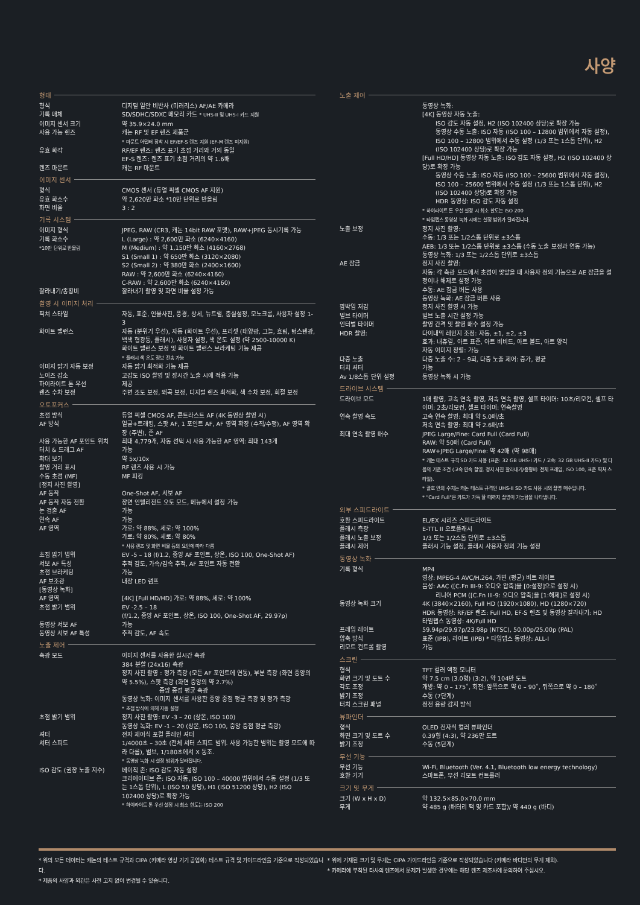사양
형태
| 형식 | 디지털 일안 비반사 (미러리스) AF/AE 카메라 |
| 기록 매체 | SD/SDHC/SDXC 메모리 카드 * UHS-II 및 UHS-I 카드 지원 |
| 이미지 센서 크기 | 약 35.9×24.0 mm |
| 사용 가능 렌즈 | 캐논 RF 및 EF 렌즈 제품군 * 마운트 어댑터 장착 시 EF/EF-S 렌즈 지원 (EF-M 렌즈 미지원) |
| 유효 화각 | RF/EF 렌즈: 렌즈 표기 초점 거리와 거의 동일 EF-S 렌즈: 렌즈 표기 초점 거리의 약 1.6배 |
| 렌즈 마운트 | 캐논 RF 마운트 |
이미지 센서
| 형식 | CMOS 센서 (듀얼 픽셀 CMOS AF 지원) |
| 유효 화소수 | 약 2,620만 화소 *10만 단위로 반올림 |
| 화면 비율 | 3 : 2 |
기록 시스템
| 이미지 형식 | JPEG, RAW (CR3, 캐논 14bit RAW 포맷), RAW+JPEG 동시기록 가능 |
| 기록 화소수 *10만 단위로 반올림 | L (Large) : 약 2,600만 화소 (6240×4160) M (Medium) : 약 1,150만 화소 (4160×2768) S1 (Small 1) : 약 650만 화소 (3120×2080) S2 (Small 2) : 약 380만 화소 (2400×1600) RAW : 약 2,600만 화소 (6240×4160) C-RAW : 약 2,600만 화소 (6240×4160) |
| 잘라내기/종횡비 | 잘라내기 촬영 및 화면 비율 설정 가능 |
촬영 시 이미지 처리
| 픽쳐 스타일 | 자동, 표준, 인물사진, 풍경, 상세, 뉴트럴, 충실설정, 모노크롬, 사용자 설정 1-3 |
| 화이트 밸런스 | 자동 (분위기 우선), 자동 (화이트 우선), 프리셋 (태양광, 그늘, 흐림, 텅스텐광, 백색 형광등, 플래시), 사용자 설정, 색 온도 설정 (약 2500-10000 K) 화이트 밸런스 보정 및 화이트 밸런스 브라케팅 기능 제공 * 플래시 색 온도 정보 전송 가능 |
| 이미지 밝기 자동 보정 | 자동 밝기 최적화 기능 제공 |
| 노이즈 감소 | 고감도 ISO 촬영 및 장시간 노출 시에 적용 가능 |
| 하이라이트 톤 우선 | 제공 |
| 렌즈 수차 보정 | 주변 조도 보정, 왜곡 보정, 디지털 렌즈 최적화, 색 수차 보정, 회절 보정 |
오토포커스
| 초점 방식 | 듀얼 픽셀 CMOS AF, 콘트라스트 AF (4K 동영상 촬영 시) |
| AF 방식 | 얼굴+트래킹, 스팟 AF, 1 포인트 AF, AF 영역 확장 (수직/수평), AF 영역 확장 (주변), 존 AF |
| 사용 가능한 AF 포인트 위치 | 최대 4,779개, 자동 선택 시 사용 가능한 AF 영역: 최대 143개 |
| 터치 & 드래그 AF | 가능 |
| 확대 보기 | 약 5x/10x |
| 촬영 거리 표시 | RF 렌즈 사용 시 가능 |
| 수동 초점 (MF) | MF 피킹 |
| [정지 사진 촬영] | |
| AF 동작 | One-Shot AF, 서보 AF |
| AF 동작 자동 전환 | 장면 인텔리전트 오토 모드, 메뉴에서 설정 가능 |
| 눈 검출 AF | 가능 |
| 연속 AF | 가능 |
| AF 영역 | 가로: 약 88%, 세로: 약 100% 가로: 약 80%, 세로: 약 80% * 사용 렌즈 및 화면 비율 등의 요인에 따라 다름 |
| 초점 밝기 범위 | EV -5 – 18 (f/1.2, 중앙 AF 포인트, 상온, ISO 100, One-Shot AF) |
| 서보 AF 특성 | 추적 감도, 가속/감속 추적, AF 포인트 자동 전환 |
| 초점 브라케팅 | 가능 |
| AF 보조광 | 내장 LED 램프 |
| [동영상 녹화] | |
| AF 영역 | [4K] [Full HD/HD] 가로: 약 88%, 세로: 약 100% |
| 초점 밝기 범위 | EV -2.5 – 18 (f/1.2, 중앙 AF 포인트, 상온, ISO 100, One-Shot AF, 29.97p) |
| 동영상 서보 AF | 가능 |
| 동영상 서보 AF 특성 | 추적 감도, AF 속도 |
노출 제어
| 측광 모드 | 이미지 센서를 사용한 실시간 측광 384 분할 (24x16) 측광 정지 사진 촬영 : 평가 측광 (모든 AF 포인트에 연동), 부분 측광 (화면 중앙의 약 5.5%), 스팟 측광 (화면 중앙의 약 2.7%) 중앙 중점 평균 측광 동영상 녹화: 이미지 센서를 사용한 중앙 중점 평균 측광 및 평가 측광 * 초점 방식에 의해 자동 설정 |
| 초점 밝기 범위 | 정지 사진 촬영: EV -3 – 20 (상온, ISO 100) 동영상 녹화: EV -1 – 20 (상온, ISO 100, 중앙 중점 평균 측광) |
| 셔터 | 전자 제어식 포컬 플레인 셔터 |
| 셔터 스피드 | 1/4000초 – 30초 (전체 셔터 스피드 범위. 사용 가능한 범위는 촬영 모드에 따라 다름), 벌브, 1/180초에서 X 동조. * 동영상 녹화 시 설정 범위가 달라집니다. |
| ISO 감도 (권장 노출 지수) | 베이직 존: ISO 감도 자동 설정 크리에이티브 존: ISO 자동, ISO 100 – 40000 범위에서 수동 설정 (1/3 또는 1스톱 단위), L (ISO 50 상당), H1 (ISO 51200 상당), H2 (ISO 102400 상당)로 확장 가능 * 하이라이트 톤 우선 설정 시 최소 한도는 ISO 200 |
노출 제어
| | 동영상 녹화: [4K] 동영상 자동 노출: ISO 감도 자동 설정, H2 (ISO 102400 상당)로 확장 가능 동영상 수동 노출: ISO 자동 (ISO 100 – 12800 범위에서 자동 설정), ISO 100 – 12800 범위에서 수동 설정 (1/3 또는 1스톱 단위), H2 (ISO 102400 상당)로 확장 가능 [Full HD/HD] 동영상 자동 노출: ISO 감도 자동 설정, H2 (ISO 102400 상당)로 확장 가능 동영상 수동 노출: ISO 자동 (ISO 100 – 25600 범위에서 자동 설정), ISO 100 – 25600 범위에서 수동 설정 (1/3 또는 1스톱 단위), H2 (ISO 102400 상당)로 확장 가능 HDR 동영상: ISO 감도 자동 설정 * 하이라이트 톤 우선 설정 시 최소 한도는 ISO 200 * 타임랩스 동영상 녹화 시에는 설정 범위가 달라집니다. |
| 노출 보정 | 정지 사진 촬영: 수동: 1/3 또는 1/2스톱 단위로 ±3스톱 AEB: 1/3 또는 1/2스톱 단위로 ±3스톱 (수동 노출 보정과 연동 가능) 동영상 녹화: 1/3 또는 1/2스톱 단위로 ±3스톱 |
| AE 잠금 | 정지 사진 촬영: 자동: 각 측광 모드에서 초점이 맞았을 때 사용자 정의 기능으로 AE 잠금을 설정이나 해제로 설정 가능 수동: AE 잠금 버튼 사용 동영상 녹화: AE 잠금 버튼 사용 |
| 깜박임 저감 | 정지 사진 촬영 시 가능 |
| 벌브 타이머 | 벌브 노출 시간 설정 가능 |
| 인터벌 타이머 | 촬영 간격 및 촬영 매수 설정 가능 |
| HDR 촬영: | 다이내믹 레인지 조정: 자동, ±1, ±2, ±3 효과: 내츄럴, 아트 표준, 아트 비비드, 아트 볼드, 아트 양각 자동 이미지 정렬: 가능 |
| 다중 노출 | 다중 노출 수: 2 – 9회, 다중 노출 제어: 증가, 평균 |
| 터치 셔터 | 가능 |
| Av 1/8스톱 단위 설정 | 동영상 녹화 시 가능 |
드라이브 시스템
| 드라이브 모드 | 1매 촬영, 고속 연속 촬영, 저속 연속 촬영, 셀프 타이머: 10초/리모컨, 셀프 타이머: 2초/리모컨, 셀프 타이머: 연속촬영 |
| 연속 촬영 속도 | 고속 연속 촬영: 최대 약 5.0매/초 저속 연속 촬영: 최대 약 2.6매/초 |
| 최대 연속 촬영 매수 | JPEG Large/Fine: Card Full (Card Full) RAW: 약 50매 (Card Full) RAW+JPEG Large/Fine: 약 42매 (약 98매) * 캐논 테스트 규격 SD 카드 사용 (표준: 32 GB UHS-I 카드 / 고속: 32 GB UHS-II 카드) 및 다음의 기준 조건 (고속 연속 촬영, 정지 사진 잘라내기/종횡비: 전체 프레임, ISO 100, 표준 픽쳐 스타일). * 괄호 안의 수치는 캐논 테스트 규격인 UHS-II SD 카드 사용 시의 촬영 매수입니다. * "Card Full"은 카드가 가득 찰 때까지 촬영이 가능함을 나타냅니다. |
외부 스피드라이트
| 호환 스피드라이트 | EL/EX 시리즈 스피드라이트 |
| 플래시 측광 | E-TTL II 오토플래시 |
| 플래시 노출 보정 | 1/3 또는 1/2스톱 단위로 ±3스톱 |
| 플래시 제어 | 플래시 기능 설정, 플래시 사용자 정의 기능 설정 |
동영상 녹화
| 기록 형식 | MP4 영상: MPEG-4 AVC/H.264, 가변 (평균) 비트 레이트 음성: AAC ([C.Fn III-9: 오디오 압축]을 [0:설정]으로 설정 시) 리니어 PCM ([C.Fn III-9: 오디오 압축]을 [1:해제]로 설정 시) |
| 동영상 녹화 크기 | 4K (3840×2160), Full HD (1920×1080), HD (1280×720) HDR 동영상: RF/EF 렌즈: Full HD, EF-S 렌즈 및 동영상 잘라내기: HD 타임랩스 동영상: 4K/Full HD |
| 프레임 레이트 | 59.94p/29.97p/23.98p (NTSC), 50.00p/25.00p (PAL) |
| 압축 방식 | 표준 (IPB), 라이트 (IPB) * 타임랩스 동영상: ALL-I |
| 리모트 컨트롤 촬영 | 가능 |
스크린
| 형식 | TFT 컬러 액정 모니터 |
| 화면 크기 및 도트 수 | 약 7.5 cm (3.0형) (3:2), 약 104만 도트 |
| 각도 조정 | 개방: 약 0 – 175˚, 회전: 앞쪽으로 약 0 – 90˚, 뒤쪽으로 약 0 – 180˚ |
| 밝기 조정 | 수동 (7단계) |
| 터치 스크린 패널 | 정전 용량 감지 방식 |
뷰파인더
| 형식 | OLED 전자식 컬러 뷰파인더 |
| 화면 크기 및 도트 수 | 0.39형 (4:3), 약 236만 도트 |
| 밝기 조정 | 수동 (5단계) |
무선 기능
| 무선 기능 | Wi-Fi, Bluetooth (Ver. 4.1, Bluetooth low energy technology) |
| 호환 기기 | 스마트폰, 무선 리모트 컨트롤러 |
크기 및 무게
| 크기 (W x H x D) | 약 132.5×85.0×70.0 mm |
| 무게 | 약 485 g (배터리 팩 및 카드 포함)/ 약 440 g (바디) |
* 위의 모든 데이터는 캐논의 테스트 규격과 CIPA (카메라 영상 기기 공업회) 테스트 규격 및 가이드라인을 기준으로 작성되었습니다.
* 제품의 사양과 외관은 사전 고지 없이 변경될 수 있습니다.
* 위에 기재된 크기 및 무게는 CIPA 가이드라인을 기준으로 작성되었습니다 (카메라 바디만의 무게 제외).
* 카메라에 부착된 타사의 렌즈에서 문제가 발생한 경우에는 해당 렌즈 제조사에 문의하여 주십시오.